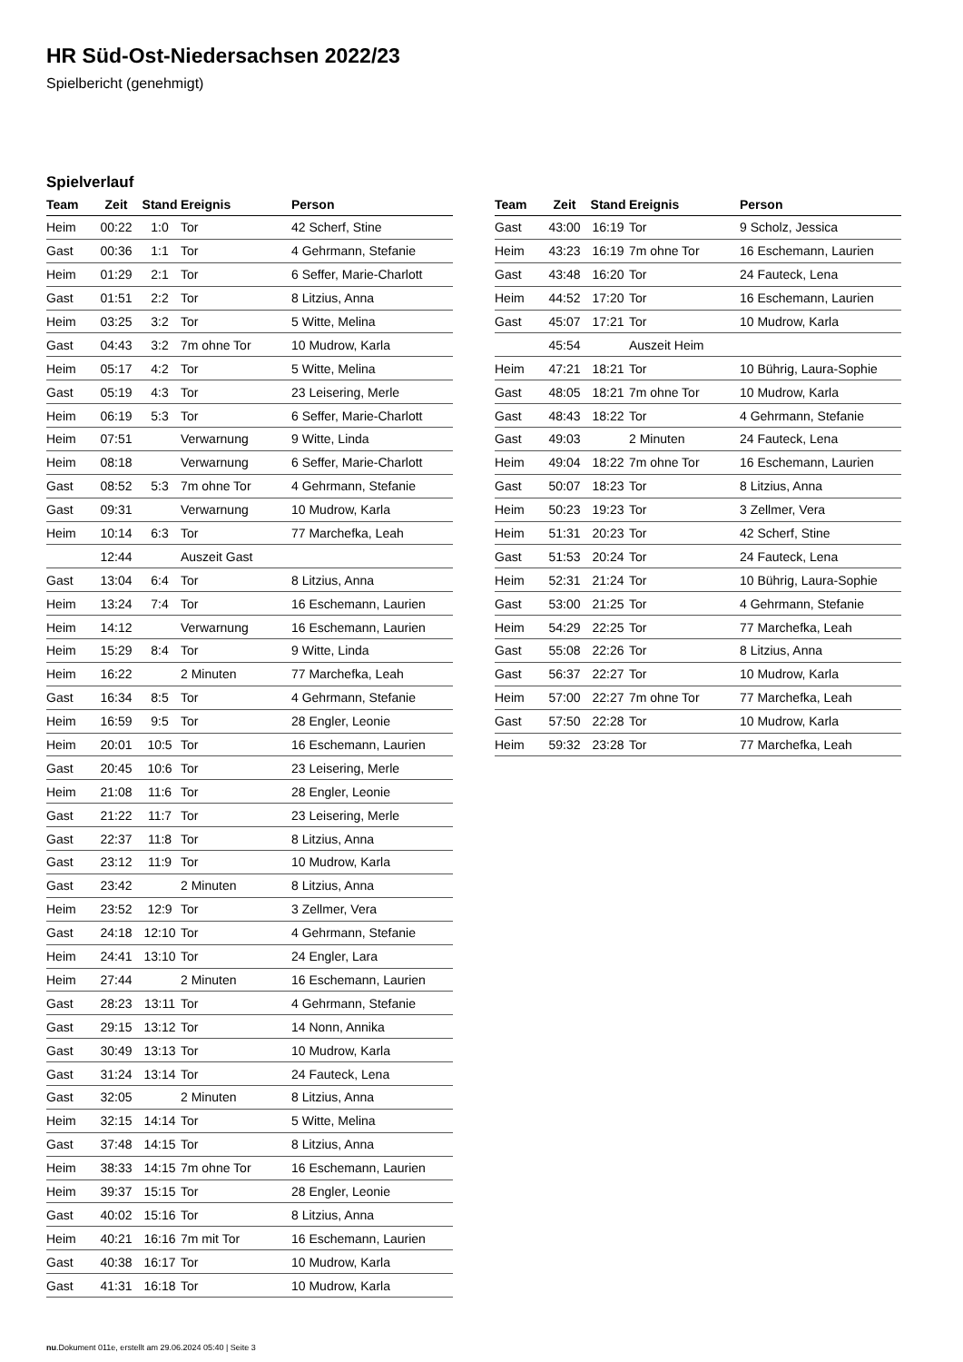HR Süd-Ost-Niedersachsen 2022/23
Spielbericht (genehmigt)
Spielverlauf
| Team | Zeit | Stand | Ereignis | Person |
| --- | --- | --- | --- | --- |
| Heim | 00:22 | 1:0 | Tor | 42 Scherf, Stine |
| Gast | 00:36 | 1:1 | Tor | 4 Gehrmann, Stefanie |
| Heim | 01:29 | 2:1 | Tor | 6 Seffer, Marie-Charlott |
| Gast | 01:51 | 2:2 | Tor | 8 Litzius, Anna |
| Heim | 03:25 | 3:2 | Tor | 5 Witte, Melina |
| Gast | 04:43 | 3:2 | 7m ohne Tor | 10 Mudrow, Karla |
| Heim | 05:17 | 4:2 | Tor | 5 Witte, Melina |
| Gast | 05:19 | 4:3 | Tor | 23 Leisering, Merle |
| Heim | 06:19 | 5:3 | Tor | 6 Seffer, Marie-Charlott |
| Heim | 07:51 | | Verwarnung | 9 Witte, Linda |
| Heim | 08:18 | | Verwarnung | 6 Seffer, Marie-Charlott |
| Gast | 08:52 | 5:3 | 7m ohne Tor | 4 Gehrmann, Stefanie |
| Gast | 09:31 | | Verwarnung | 10 Mudrow, Karla |
| Heim | 10:14 | 6:3 | Tor | 77 Marchefka, Leah |
| | 12:44 | | Auszeit Gast | |
| Gast | 13:04 | 6:4 | Tor | 8 Litzius, Anna |
| Heim | 13:24 | 7:4 | Tor | 16 Eschemann, Laurien |
| Heim | 14:12 | | Verwarnung | 16 Eschemann, Laurien |
| Heim | 15:29 | 8:4 | Tor | 9 Witte, Linda |
| Heim | 16:22 | | 2 Minuten | 77 Marchefka, Leah |
| Gast | 16:34 | 8:5 | Tor | 4 Gehrmann, Stefanie |
| Heim | 16:59 | 9:5 | Tor | 28 Engler, Leonie |
| Heim | 20:01 | 10:5 | Tor | 16 Eschemann, Laurien |
| Gast | 20:45 | 10:6 | Tor | 23 Leisering, Merle |
| Heim | 21:08 | 11:6 | Tor | 28 Engler, Leonie |
| Gast | 21:22 | 11:7 | Tor | 23 Leisering, Merle |
| Gast | 22:37 | 11:8 | Tor | 8 Litzius, Anna |
| Gast | 23:12 | 11:9 | Tor | 10 Mudrow, Karla |
| Gast | 23:42 | | 2 Minuten | 8 Litzius, Anna |
| Heim | 23:52 | 12:9 | Tor | 3 Zellmer, Vera |
| Gast | 24:18 | 12:10 | Tor | 4 Gehrmann, Stefanie |
| Heim | 24:41 | 13:10 | Tor | 24 Engler, Lara |
| Heim | 27:44 | | 2 Minuten | 16 Eschemann, Laurien |
| Gast | 28:23 | 13:11 | Tor | 4 Gehrmann, Stefanie |
| Gast | 29:15 | 13:12 | Tor | 14 Nonn, Annika |
| Gast | 30:49 | 13:13 | Tor | 10 Mudrow, Karla |
| Gast | 31:24 | 13:14 | Tor | 24 Fauteck, Lena |
| Gast | 32:05 | | 2 Minuten | 8 Litzius, Anna |
| Heim | 32:15 | 14:14 | Tor | 5 Witte, Melina |
| Gast | 37:48 | 14:15 | Tor | 8 Litzius, Anna |
| Heim | 38:33 | 14:15 | 7m ohne Tor | 16 Eschemann, Laurien |
| Heim | 39:37 | 15:15 | Tor | 28 Engler, Leonie |
| Gast | 40:02 | 15:16 | Tor | 8 Litzius, Anna |
| Heim | 40:21 | 16:16 | 7m mit Tor | 16 Eschemann, Laurien |
| Gast | 40:38 | 16:17 | Tor | 10 Mudrow, Karla |
| Gast | 41:31 | 16:18 | Tor | 10 Mudrow, Karla |
| Team | Zeit | Stand | Ereignis | Person |
| --- | --- | --- | --- | --- |
| Gast | 43:00 | 16:19 | Tor | 9 Scholz, Jessica |
| Heim | 43:23 | 16:19 | 7m ohne Tor | 16 Eschemann, Laurien |
| Gast | 43:48 | 16:20 | Tor | 24 Fauteck, Lena |
| Heim | 44:52 | 17:20 | Tor | 16 Eschemann, Laurien |
| Gast | 45:07 | 17:21 | Tor | 10 Mudrow, Karla |
| | 45:54 | | Auszeit Heim | |
| Heim | 47:21 | 18:21 | Tor | 10 Bührig, Laura-Sophie |
| Gast | 48:05 | 18:21 | 7m ohne Tor | 10 Mudrow, Karla |
| Gast | 48:43 | 18:22 | Tor | 4 Gehrmann, Stefanie |
| Gast | 49:03 | | 2 Minuten | 24 Fauteck, Lena |
| Heim | 49:04 | 18:22 | 7m ohne Tor | 16 Eschemann, Laurien |
| Gast | 50:07 | 18:23 | Tor | 8 Litzius, Anna |
| Heim | 50:23 | 19:23 | Tor | 3 Zellmer, Vera |
| Heim | 51:31 | 20:23 | Tor | 42 Scherf, Stine |
| Gast | 51:53 | 20:24 | Tor | 24 Fauteck, Lena |
| Heim | 52:31 | 21:24 | Tor | 10 Bührig, Laura-Sophie |
| Gast | 53:00 | 21:25 | Tor | 4 Gehrmann, Stefanie |
| Heim | 54:29 | 22:25 | Tor | 77 Marchefka, Leah |
| Gast | 55:08 | 22:26 | Tor | 8 Litzius, Anna |
| Gast | 56:37 | 22:27 | Tor | 10 Mudrow, Karla |
| Heim | 57:00 | 22:27 | 7m ohne Tor | 77 Marchefka, Leah |
| Gast | 57:50 | 22:28 | Tor | 10 Mudrow, Karla |
| Heim | 59:32 | 23:28 | Tor | 77 Marchefka, Leah |
nu.Dokument 011e, erstellt am 29.06.2024 05:40 | Seite 3